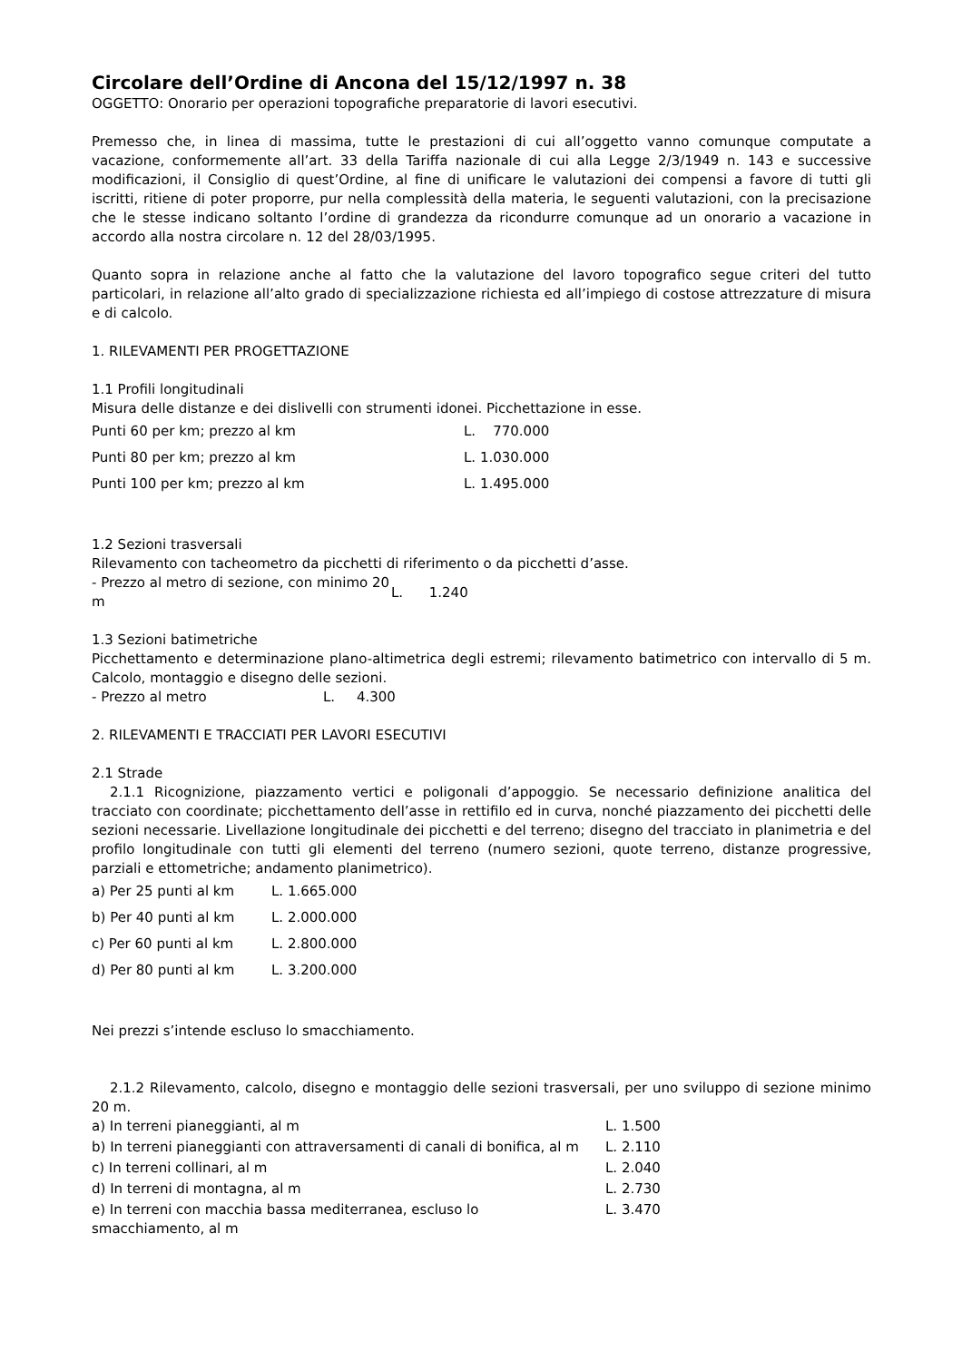Circolare dell’Ordine di Ancona del 15/12/1997 n. 38
OGGETTO: Onorario per operazioni topografiche preparatorie di lavori esecutivi.
Premesso che, in linea di massima, tutte le prestazioni di cui all’oggetto vanno comunque computate a vacazione, conformemente all’art. 33 della Tariffa nazionale di cui alla Legge 2/3/1949 n. 143 e successive modificazioni, il Consiglio di quest’Ordine, al fine di unificare le valutazioni dei compensi a favore di tutti gli iscritti, ritiene di poter proporre, pur nella complessità della materia, le seguenti valutazioni, con la precisazione che le stesse indicano soltanto l’ordine di grandezza da ricondurre comunque ad un onorario a vacazione in accordo alla nostra circolare n. 12 del 28/03/1995.
Quanto sopra in relazione anche al fatto che la valutazione del lavoro topografico segue criteri del tutto particolari, in relazione all’alto grado di specializzazione richiesta ed all’impiego di costose attrezzature di misura e di calcolo.
1. RILEVAMENTI PER PROGETTAZIONE
1.1 Profili longitudinali
Misura delle distanze e dei dislivelli con strumenti idonei. Picchettazione in esse.
| Punti 60 per km; prezzo al km | L. 770.000 |
| Punti 80 per km; prezzo al km | L. 1.030.000 |
| Punti 100 per km; prezzo al km | L. 1.495.000 |
1.2 Sezioni trasversali
Rilevamento con tacheometro da picchetti di riferimento o da picchetti d’asse.
| - Prezzo al metro di sezione, con minimo 20 m | L. 1.240 |
1.3 Sezioni batimetriche
Picchettamento e determinazione plano-altimetrica degli estremi; rilevamento batimetrico con intervallo di 5 m. Calcolo, montaggio e disegno delle sezioni.
| - Prezzo al metro | L. 4.300 |
2. RILEVAMENTI E TRACCIATI PER LAVORI ESECUTIVI
2.1 Strade
2.1.1 Ricognizione, piazzamento vertici e poligonali d’appoggio. Se necessario definizione analitica del tracciato con coordinate; picchettamento dell’asse in rettifilo ed in curva, nonché piazzamento dei picchetti delle sezioni necessarie. Livellazione longitudinale dei picchetti e del terreno; disegno del tracciato in planimetria e del profilo longitudinale con tutti gli elementi del terreno (numero sezioni, quote terreno, distanze progressive, parziali e ettometriche; andamento planimetrico).
| a) Per 25 punti al km | L. 1.665.000 |
| b) Per 40 punti al km | L. 2.000.000 |
| c) Per 60 punti al km | L. 2.800.000 |
| d) Per 80 punti al km | L. 3.200.000 |
Nei prezzi s’intende escluso lo smacchiamento.
2.1.2 Rilevamento, calcolo, disegno e montaggio delle sezioni trasversali, per uno sviluppo di sezione minimo 20 m.
| a) In terreni pianeggianti, al m | L. 1.500 |
| b) In terreni pianeggianti con attraversamenti di canali di bonifica, al m | L. 2.110 |
| c) In terreni collinari, al m | L. 2.040 |
| d) In terreni di montagna, al m | L. 2.730 |
| e) In terreni con macchia bassa mediterranea, escluso lo smacchiamento, al m | L. 3.470 |